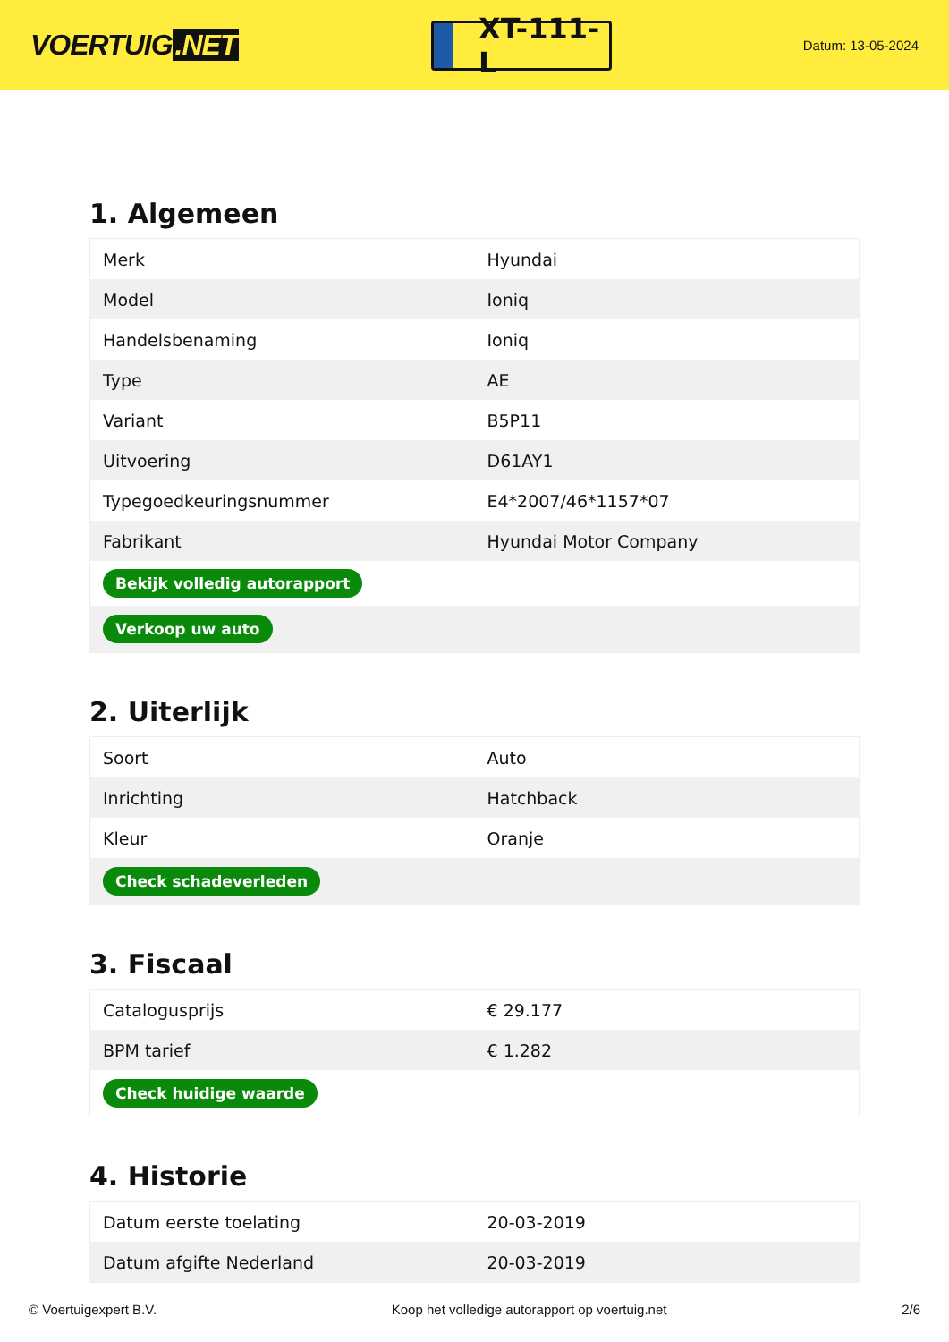VOERTUIG.NET
XT-111-L
Datum: 13-05-2024
1. Algemeen
| Merk | Hyundai |
| Model | Ioniq |
| Handelsbenaming | Ioniq |
| Type | AE |
| Variant | B5P11 |
| Uitvoering | D61AY1 |
| Typegoedkeuringsnummer | E4*2007/46*1157*07 |
| Fabrikant | Hyundai Motor Company |
| Bekijk volledig autorapport | |
| Verkoop uw auto | |
2. Uiterlijk
| Soort | Auto |
| Inrichting | Hatchback |
| Kleur | Oranje |
| Check schadeverleden | |
3. Fiscaal
| Catalogusprijs | € 29.177 |
| BPM tarief | € 1.282 |
| Check huidige waarde | |
4. Historie
| Datum eerste toelating | 20-03-2019 |
| Datum afgifte Nederland | 20-03-2019 |
© Voertuigexpert B.V. Koop het volledige autorapport op voertuig.net 2/6